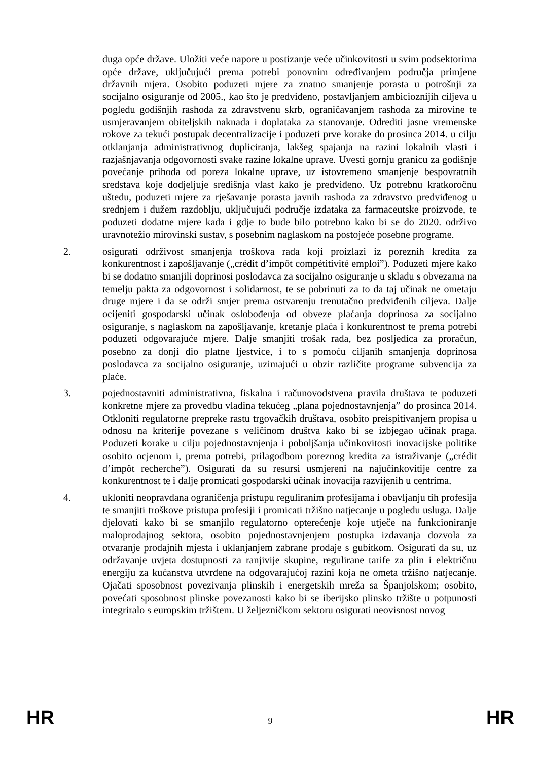duga opće države. Uložiti veće napore u postizanje veće učinkovitosti u svim podsektorima opće države, uključujući prema potrebi ponovnim određivanjem područja primjene državnih mjera. Osobito poduzeti mjere za znatno smanjenje porasta u potrošnji za socijalno osiguranje od 2005., kao što je predviđeno, postavljanjem ambicioznijih ciljeva u pogledu godišnjih rashoda za zdravstvenu skrb, ograničavanjem rashoda za mirovine te usmjeravanjem obiteljskih naknada i doplataka za stanovanje. Odrediti jasne vremenske rokove za tekući postupak decentralizacije i poduzeti prve korake do prosinca 2014. u cilju otklanjanja administrativnog dupliciranja, lakšeg spajanja na razini lokalnih vlasti i razjašnjavanja odgovornosti svake razine lokalne uprave. Uvesti gornju granicu za godišnje povećanje prihoda od poreza lokalne uprave, uz istovremeno smanjenje bespovratnih sredstava koje dodjeljuje središnja vlast kako je predviđeno. Uz potrebnu kratkoročnu uštedu, poduzeti mjere za rješavanje porasta javnih rashoda za zdravstvo predviđenog u srednjem i dužem razdoblju, uključujući područje izdataka za farmaceutske proizvode, te poduzeti dodatne mjere kada i gdje to bude bilo potrebno kako bi se do 2020. održivo uravnotežio mirovinski sustav, s posebnim naglaskom na postojeće posebne programe.
2. osigurati održivost smanjenja troškova rada koji proizlazi iz poreznih kredita za konkurentnost i zapošljavanje („crédit d’impôt compétitivité emploi”). Poduzeti mjere kako bi se dodatno smanjili doprinosi poslodavca za socijalno osiguranje u skladu s obvezama na temelju pakta za odgovornost i solidarnost, te se pobrinuti za to da taj učinak ne ometaju druge mjere i da se održi smjer prema ostvarenju trenutačno predviđenih ciljeva. Dalje ocijeniti gospodarski učinak oslobođenja od obveze plaćanja doprinosa za socijalno osiguranje, s naglaskom na zapošljavanje, kretanje plaća i konkurentnost te prema potrebi poduzeti odgovarajuće mjere. Dalje smanjiti trošak rada, bez posljedica za proračun, posebno za donji dio platne ljestvice, i to s pomoću ciljanih smanjenja doprinosa poslodavca za socijalno osiguranje, uzimajući u obzir različite programe subvencija za plaće.
3. pojednostavniti administrativna, fiskalna i računovodstvena pravila društava te poduzeti konkretne mjere za provedbu vladina tekućeg „plana pojednostavnjenja” do prosinca 2014. Otkloniti regulatorne prepreke rastu trgovačkih društava, osobito preispitivanjem propisa u odnosu na kriterije povezane s veličinom društva kako bi se izbjegao učinak praga. Poduzeti korake u cilju pojednostavnjenja i poboljšanja učinkovitosti inovacijske politike osobito ocjenom i, prema potrebi, prilagodbom poreznog kredita za istraživanje („crédit d’impôt recherche”). Osigurati da su resursi usmjereni na najučinkovitije centre za konkurentnost te i dalje promicati gospodarski učinak inovacija razvijenih u centrima.
4. ukloniti neopravdana ograničenja pristupu reguliranim profesijama i obavljanju tih profesija te smanjiti troškove pristupa profesiji i promicati tržišno natjecanje u pogledu usluga. Dalje djelovati kako bi se smanjilo regulatorno opterećenje koje utječe na funkcioniranje maloprodajnog sektora, osobito pojednostavnjenjem postupka izdavanja dozvola za otvaranje prodajnih mjesta i uklanjanjem zabrane prodaje s gubitkom. Osigurati da su, uz održavanje uvjeta dostupnosti za ranjivije skupine, regulirane tarife za plin i električnu energiju za kućanstva utvrđene na odgovarajućoj razini koja ne ometa tržišno natjecanje. Ojačati sposobnost povezivanja plinskih i energetskih mreža sa Španjolskom; osobito, povećati sposobnost plinske povezanosti kako bi se iberijsko plinsko tržište u potpunosti integriralo s europskim tržištem. U željezničkom sektoru osigurati neovisnost novog
HR 9 HR